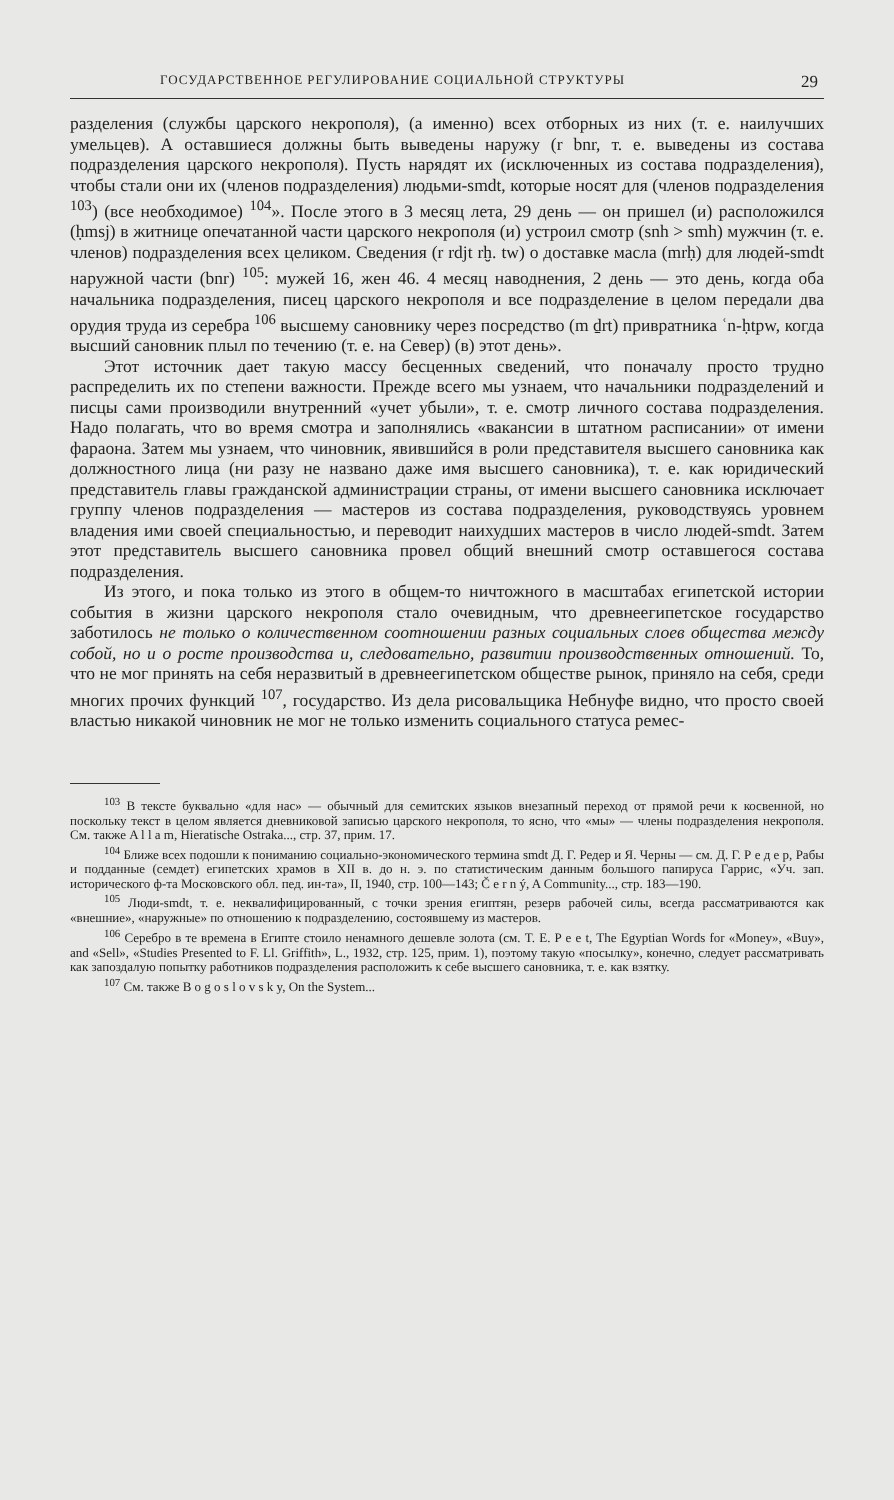ГОСУДАРСТВЕННОЕ РЕГУЛИРОВАНИЕ СОЦИАЛЬНОЙ СТРУКТУРЫ 29
разделения (службы царского некрополя), (а именно) всех отборных из них (т. е. наилучших умельцев). А оставшиеся должны быть выведены наружу (r bnr, т. е. выведены из состава подразделения царского некрополя). Пусть нарядят их (исключенных из состава подразделения), чтобы стали они их (членов подразделения) людьми-smdt, которые носят для (членов подразделения <sup>103</sup>) (все необходимое) <sup>104</sup>». После этого в 3 месяц лета, 29 день — он пришел (и) расположился (ḥmsj) в житнице опечатанной части царского некрополя (и) устроил смотр (snh > smh) мужчин (т. е. членов) подразделения всех целиком. Сведения (r rdjt rḫ. tw) о доставке масла (mrḥ) для людей-smdt наружной части (bnr) <sup>105</sup>: мужей 16, жен 46. 4 месяц наводнения, 2 день — это день, когда оба начальника подразделения, писец царского некрополя и все подразделение в целом передали два орудия труда из серебра <sup>106</sup> высшему сановнику через посредство (m ḏrt) привратника ʿn-ḥtpw, когда высший сановник плыл по течению (т. е. на Север) (в) этот день».
Этот источник дает такую массу бесценных сведений, что поначалу просто трудно распределить их по степени важности. Прежде всего мы узнаем, что начальники подразделений и писцы сами производили внутренний «учет убыли», т. е. смотр личного состава подразделения. Надо полагать, что во время смотра и заполнялись «вакансии в штатном расписании» от имени фараона. Затем мы узнаем, что чиновник, явившийся в роли представителя высшего сановника как должностного лица (ни разу не названо даже имя высшего сановника), т. е. как юридический представитель главы гражданской администрации страны, от имени высшего сановника исключает группу членов подразделения — мастеров из состава подразделения, руководствуясь уровнем владения ими своей специальностью, и переводит наихудших мастеров в число людей-smdt. Затем этот представитель высшего сановника провел общий внешний смотр оставшегося состава подразделения.
Из этого, и пока только из этого в общем-то ничтожного в масштабах египетской истории события в жизни царского некрополя стало очевидным, что древнеегипетское государство заботилось не только о количественном соотношении разных социальных слоев общества между собой, но и о росте производства и, следовательно, развитии производственных отношений. То, что не мог принять на себя неразвитый в древнеегипетском обществе рынок, приняло на себя, среди многих прочих функций <sup>107</sup>, государство. Из дела рисовальщика Небнуфе видно, что просто своей властью никакой чиновник не мог не только изменить социального статуса ремес-
<sup>103</sup> В тексте буквально «для нас» — обычный для семитских языков внезапный переход от прямой речи к косвенной, но поскольку текст в целом является дневниковой записью царского некрополя, то ясно, что «мы» — члены подразделения некрополя. См. также A l l a m, Hieratische Ostraka..., стр. 37, прим. 17.
<sup>104</sup> Ближе всех подошли к пониманию социально-экономического термина smdt Д. Г. Редер и Я. Черны — см. Д. Г. Р е д е р, Рабы и подданные (семдет) египетских храмов в XII в. до н. э. по статистическим данным большого папируса Гаррис, «Уч. зап. исторического ф-та Московского обл. пед. ин-та», II, 1940, стр. 100—143; Č e r n ý, A Community..., стр. 183—190.
<sup>105</sup> Люди-smdt, т. е. неквалифицированный, с точки зрения египтян, резерв рабочей силы, всегда рассматриваются как «внешние», «наружные» по отношению к подразделению, состоявшему из мастеров.
<sup>106</sup> Серебро в те времена в Египте стоило ненамного дешевле золота (см. T. E. P e e t, The Egyptian Words for «Money», «Buy», and «Sell», «Studies Presented to F. Ll. Griffith», L., 1932, стр. 125, прим. 1), поэтому такую «посылку», конечно, следует рассматривать как запоздалую попытку работников подразделения расположить к себе высшего сановника, т. е. как взятку.
<sup>107</sup> См. также B o g o s l o v s k y, On the System...